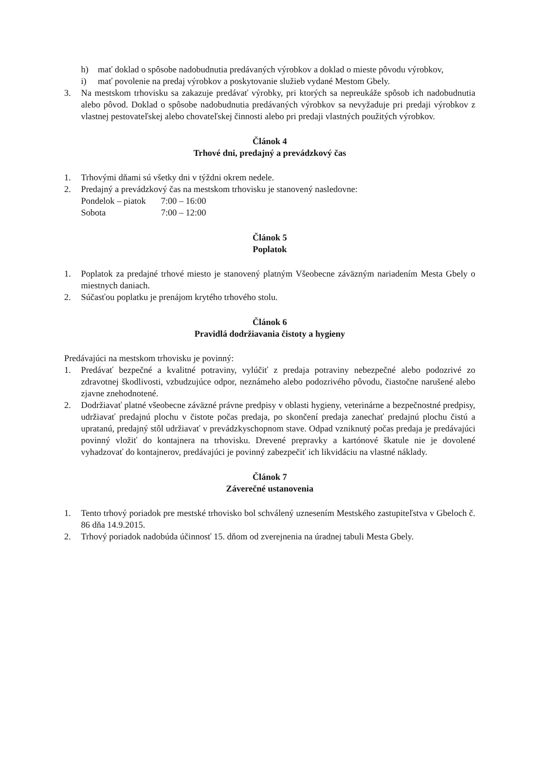h) mať doklad o spôsobe nadobudnutia predávaných výrobkov a doklad o mieste pôvodu výrobkov,
i) mať povolenie na predaj výrobkov a poskytovanie služieb vydané Mestom Gbely.
3. Na mestskom trhovisku sa zakazuje predávať výrobky, pri ktorých sa nepreukáže spôsob ich nadobudnutia alebo pôvod. Doklad o spôsobe nadobudnutia predávaných výrobkov sa nevyžaduje pri predaji výrobkov z vlastnej pestovateľskej alebo chovateľskej činnosti alebo pri predaji vlastných použitých výrobkov.
Článok 4
Trhové dni, predajný a prevádzkový čas
1. Trhovými dňami sú všetky dni v týždni okrem nedele.
2. Predajný a prevádzkový čas na mestskom trhovisku je stanovený nasledovne:
Pondelok – piatok 7:00 – 16:00
Sobota 7:00 – 12:00
Článok 5
Poplatok
1. Poplatok za predajné trhové miesto je stanovený platným Všeobecne záväzným nariadením Mesta Gbely o miestnych daniach.
2. Súčasťou poplatku je prenájom krytého trhového stolu.
Článok 6
Pravidlá dodržiavania čistoty a hygieny
Predávajúci na mestskom trhovisku je povinný:
1. Predávať bezpečné a kvalitné potraviny, vylúčiť z predaja potraviny nebezpečné alebo podozrivé zo zdravotnej škodlivosti, vzbudzujúce odpor, neznámeho alebo podozrivého pôvodu, čiastočne narušené alebo zjavne znehodnotené.
2. Dodržiavať platné všeobecne záväzné právne predpisy v oblasti hygieny, veterinárne a bezpečnostné predpisy, udržiavať predajnú plochu v čistote počas predaja, po skončení predaja zanechať predajnú plochu čistú a upratanú, predajný stôl udržiavať v prevádzkyschopnom stave. Odpad vzniknutý počas predaja je predávajúci povinný vložiť do kontajnera na trhovisku. Drevené prepravky a kartónové škatule nie je dovolené vyhadzovať do kontajnerov, predávajúci je povinný zabezpečiť ich likvidáciu na vlastné náklady.
Článok 7
Záverečné ustanovenia
1. Tento trhový poriadok pre mestské trhovisko bol schválený uznesením Mestského zastupiteľstva v Gbeloch č. 86 dňa 14.9.2015.
2. Trhový poriadok nadobúda účinnosť 15. dňom od zverejnenia na úradnej tabuli Mesta Gbely.